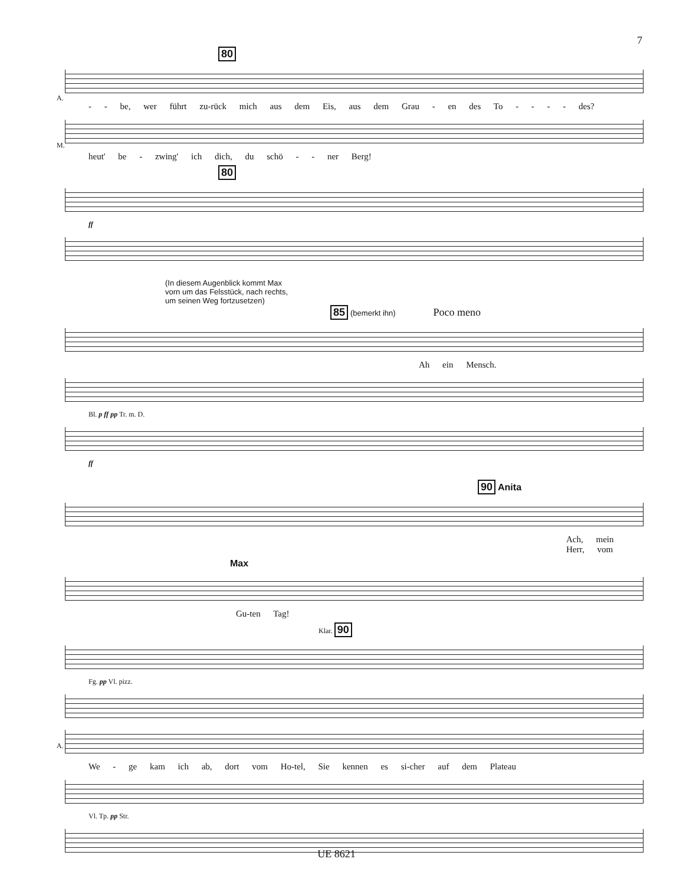7
80
A.
- - be, wer führt zu-rück mich aus dem Eis, aus dem Grau - en des To - - - - des?
M.
heut' be - zwing' ich dich, du schö - - ner Berg!
80
ff
(In diesem Augenblick kommt Max
vorn um das Felsstück, nach rechts,
um seinen Weg fortzusetzen)
85 (bemerkt ihn) Poco meno
Ah ein Mensch.
Bl. p ff pp Tr. m. D.
ff
90 Anita
Ach, mein Herr, vom
Max
Gu-ten Tag!
Klar. 90
Fg. pp Vl. pizz.
A.
We - ge kam ich ab, dort vom Ho-tel, Sie kennen es si-cher auf dem Plateau
Vl. Tp. pp Str.
UE 8621